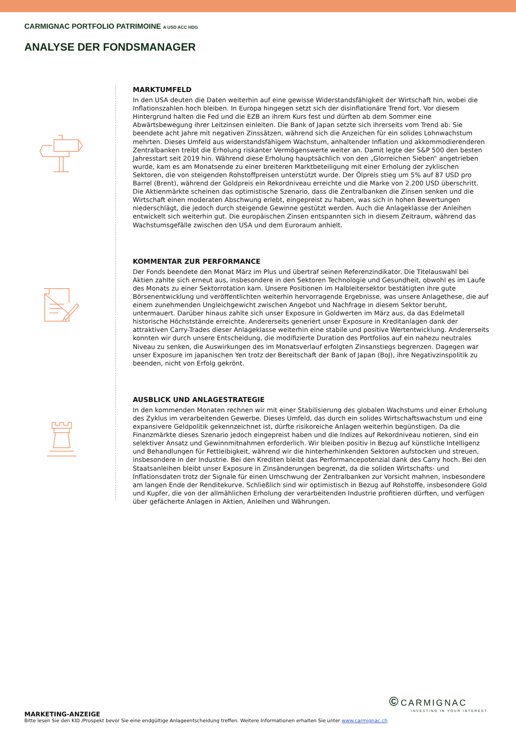CARMIGNAC PORTFOLIO PATRIMOINE A USD ACC HDG
ANALYSE DER FONDSMANAGER
MARKTUMFELD
In den USA deuten die Daten weiterhin auf eine gewisse Widerstandsfähigkeit der Wirtschaft hin, wobei die Inflationszahlen hoch bleiben. In Europa hingegen setzt sich der disinflationäre Trend fort. Vor diesem Hintergrund halten die Fed und die EZB an ihrem Kurs fest und dürften ab dem Sommer eine Abwärtsbewegung ihrer Leitzinsen einleiten. Die Bank of Japan setzte sich ihrerseits vom Trend ab: Sie beendete acht Jahre mit negativen Zinssätzen, während sich die Anzeichen für ein solides Lohnwachstum mehrten. Dieses Umfeld aus widerstandsfähigem Wachstum, anhaltender Inflation und akkommodierenderen Zentralbanken treibt die Erholung riskanter Vermögenswerte weiter an. Damit legte der S&P 500 den besten Jahresstart seit 2019 hin. Während diese Erholung hauptsächlich von den „Glorreichen Sieben“ angetrieben wurde, kam es am Monatsende zu einer breiteren Marktbeteiligung mit einer Erholung der zyklischen Sektoren, die von steigenden Rohstoffpreisen unterstützt wurde. Der Ölpreis stieg um 5% auf 87 USD pro Barrel (Brent), während der Goldpreis ein Rekordniveau erreichte und die Marke von 2.200 USD überschritt. Die Aktienmärkte scheinen das optimistische Szenario, dass die Zentralbanken die Zinsen senken und die Wirtschaft einen moderaten Abschwung erlebt, eingepreist zu haben, was sich in hohen Bewertungen niederschlägt, die jedoch durch steigende Gewinne gestützt werden. Auch die Anlageklasse der Anleihen entwickelt sich weiterhin gut. Die europäischen Zinsen entspannten sich in diesem Zeitraum, während das Wachstumsgefälle zwischen den USA und dem Euroraum anhielt.
KOMMENTAR ZUR PERFORMANCE
Der Fonds beendete den Monat März im Plus und übertraf seinen Referenzindikator. Die Titelauswahl bei Aktien zahlte sich erneut aus, insbesondere in den Sektoren Technologie und Gesundheit, obwohl es im Laufe des Monats zu einer Sektorrotation kam. Unsere Positionen im Halbleitersektor bestätigten ihre gute Börsenentwicklung und veröffentlichten weiterhin hervorragende Ergebnisse, was unsere Anlagethese, die auf einem zunehmenden Ungleichgewicht zwischen Angebot und Nachfrage in diesem Sektor beruht, untermauert. Darüber hinaus zahlte sich unser Exposure in Goldwerten im März aus, da das Edelmetall historische Höchststände erreichte. Andererseits generiert unser Exposure in Kreditanlagen dank der attraktiven Carry-Trades dieser Anlageklasse weiterhin eine stabile und positive Wertentwicklung. Andererseits konnten wir durch unsere Entscheidung, die modifizierte Duration des Portfolios auf ein nahezu neutrales Niveau zu senken, die Auswirkungen des im Monatsverlauf erfolgten Zinsanstiegs begrenzen. Dagegen war unser Exposure im japanischen Yen trotz der Bereitschaft der Bank of Japan (BoJ), ihre Negativzinspolitik zu beenden, nicht von Erfolg gekrönt.
AUSBLICK UND ANLAGESTRATEGIE
In den kommenden Monaten rechnen wir mit einer Stabilisierung des globalen Wachstums und einer Erholung des Zyklus im verarbeitenden Gewerbe. Dieses Umfeld, das durch ein solides Wirtschaftswachstum und eine expansivere Geldpolitik gekennzeichnet ist, dürfte risikoreiche Anlagen weiterhin begünstigen. Da die Finanzmärkte dieses Szenario jedoch eingepreist haben und die Indizes auf Rekordniveau notieren, sind ein selektiver Ansatz und Gewinnmitnahmen erforderlich. Wir bleiben positiv in Bezug auf künstliche Intelligenz und Behandlungen für Fettleibigkeit, während wir die hinterherhinkenden Sektoren aufstocken und streuen, insbesondere in der Industrie. Bei den Krediten bleibt das Performancepotenzial dank des Carry hoch. Bei den Staatsanleihen bleibt unser Exposure in Zinsänderungen begrenzt, da die soliden Wirtschafts- und Inflationsdaten trotz der Signale für einen Umschwung der Zentralbanken zur Vorsicht mahnen, insbesondere am langen Ende der Renditekurve. Schließlich sind wir optimistisch in Bezug auf Rohstoffe, insbesondere Gold und Kupfer, die von der allmählichen Erholung der verarbeitenden Industrie profitieren dürften, und verfügen über gefächerte Anlagen in Aktien, Anleihen und Währungen.
© CARMIGNAC
INVESTING IN YOUR INTEREST
MARKETING-ANZEIGE
Bitte lesen Sie den KID /Prospekt bevor Sie eine endgültige Anlageentscheidung treffen. Weitere Informationen erhalten Sie unter www.carmignac.ch